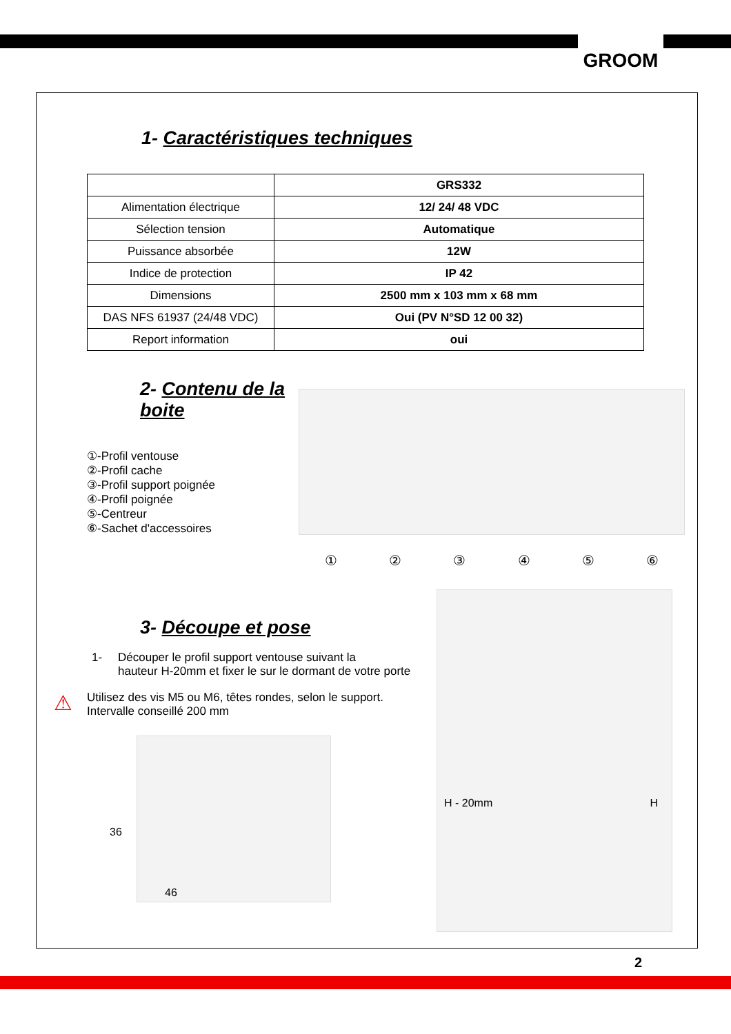GROOM
1- Caractéristiques techniques
| | GRS332 |
| Alimentation électrique | 12/ 24/ 48 VDC |
| Sélection tension | Automatique |
| Puissance absorbée | 12W |
| Indice de protection | IP 42 |
| Dimensions | 2500 mm x 103 mm x 68 mm |
| DAS NFS 61937 (24/48 VDC) | Oui (PV N°SD 12 00 32) |
| Report information | oui |
2- Contenu de la boite
①-Profil ventouse
②-Profil cache
③-Profil support poignée
④-Profil poignée
⑤-Centreur
⑥-Sachet d'accessoires
① ② ③ ④ ⑤ ⑥
3- Découpe et pose
1- Découper le profil support ventouse suivant la
hauteur H-20mm et fixer le sur le dormant de votre porte
⚠ Utilisez des vis M5 ou M6, têtes rondes, selon le support.
Intervalle conseillé 200 mm
36
46
H - 20mm H
2